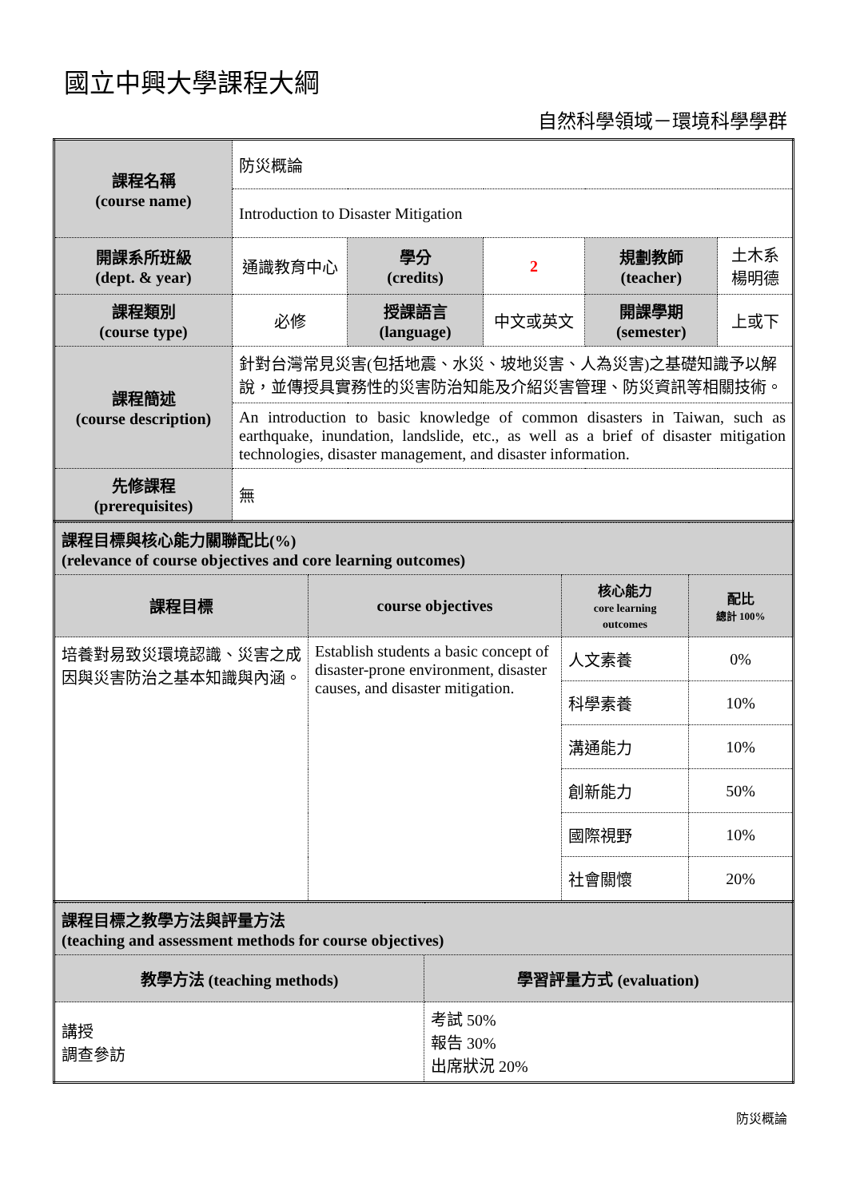國立中興大學課程大綱
自然科學領域－環境科學學群
| 課程名稱 (course name) | 防災概論 | | | | |
| | Introduction to Disaster Mitigation | | | | |
| 開課系所班級 (dept. & year) | 通識教育中心 | 學分 (credits) | 2 | 規劃教師 (teacher) | 土木系 楊明德 |
| 課程類別 (course type) | 必修 | 授課語言 (language) | 中文或英文 | 開課學期 (semester) | 上或下 |
| 課程簡述 (course description) | 針對台灣常見災害(包括地震、水災、坡地災害、人為災害)之基礎知識予以解說，並傳授具實務性的災害防治知能及介紹災害管理、防災資訊等相關技術。 | | | | |
| | An introduction to basic knowledge of common disasters in Taiwan, such as earthquake, inundation, landslide, etc., as well as a brief of disaster mitigation technologies, disaster management, and disaster information. | | | | |
| 先修課程 (prerequisites) | 無 | | | | |
| 課程目標與核心能力關聯配比(%) (relevance of course objectives and core learning outcomes) | | | |
| 課程目標 | course objectives | 核心能力 core learning outcomes | 配比 總計 100% |
| 培養對易致災環境認識、災害之成因與災害防治之基本知識與內涵。 | Establish students a basic concept of disaster-prone environment, disaster causes, and disaster mitigation. | 人文素養 | 0% |
| | | 科學素養 | 10% |
| | | 溝通能力 | 10% |
| | | 創新能力 | 50% |
| | | 國際視野 | 10% |
| | | 社會關懷 | 20% |
| 課程目標之教學方法與評量方法 (teaching and assessment methods for course objectives) | |
| 教學方法 (teaching methods) | 學習評量方式 (evaluation) |
| 講授 調查參訪 | 考試 50% 報告 30% 出席狀況 20% |
防災概論